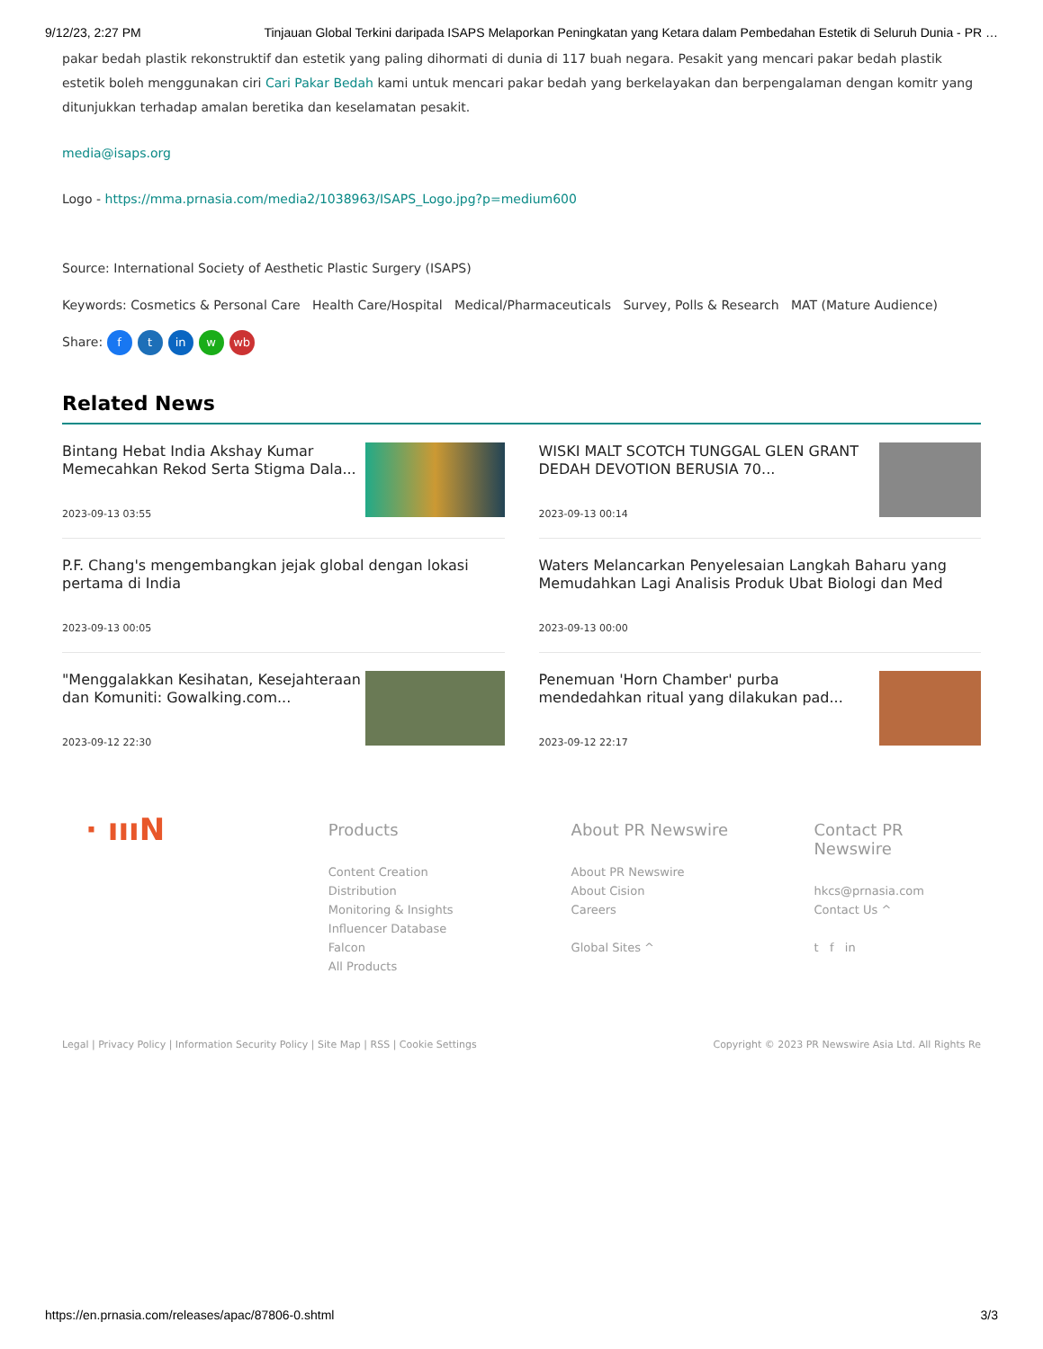9/12/23, 2:27 PM Tinjauan Global Terkini daripada ISAPS Melaporkan Peningkatan yang Ketara dalam Pembedahan Estetik di Seluruh Dunia - PR …
pakar bedah plastik rekonstruktif dan estetik yang paling dihormati di dunia di 117 buah negara. Pesakit yang mencari pakar bedah plastik estetik boleh menggunakan ciri Cari Pakar Bedah kami untuk mencari pakar bedah yang berkelayakan dan berpengalaman dengan komitr yang ditunjukkan terhadap amalan beretika dan keselamatan pesakit.
media@isaps.org
Logo - https://mma.prnasia.com/media2/1038963/ISAPS_Logo.jpg?p=medium600
Source: International Society of Aesthetic Plastic Surgery (ISAPS)
Keywords: Cosmetics & Personal Care Health Care/Hospital Medical/Pharmaceuticals Survey, Polls & Research MAT (Mature Audience)
Share: f t in w wb
Related News
Bintang Hebat India Akshay Kumar Memecahkan Rekod Serta Stigma Dala...
2023-09-13 03:55
WISKI MALT SCOTCH TUNGGAL GLEN GRANT DEDAH DEVOTION BERUSIA 70...
2023-09-13 00:14
P.F. Chang's mengembangkan jejak global dengan lokasi pertama di India
2023-09-13 00:05
Waters Melancarkan Penyelesaian Langkah Baharu yang Memudahkan Lagi Analisis Produk Ubat Biologi dan Med
2023-09-13 00:00
"Menggalakkan Kesihatan, Kesejahteraan dan Komuniti: Gowalking.com...
2023-09-12 22:30
Penemuan 'Horn Chamber' purba mendedahkan ritual yang dilakukan pad...
2023-09-12 22:17
· ıııN
Products
Content Creation
Distribution
Monitoring & Insights
Influencer Database
Falcon
All Products
About PR Newswire
About PR Newswire
About Cision
Careers
Global Sites ^
Contact PR Newswire
hkcs@prnasia.com
Contact Us ^
t f in
Legal | Privacy Policy | Information Security Policy | Site Map | RSS | Cookie Settings Copyright © 2023 PR Newswire Asia Ltd. All Rights Re
https://en.prnasia.com/releases/apac/87806-0.shtml 3/3